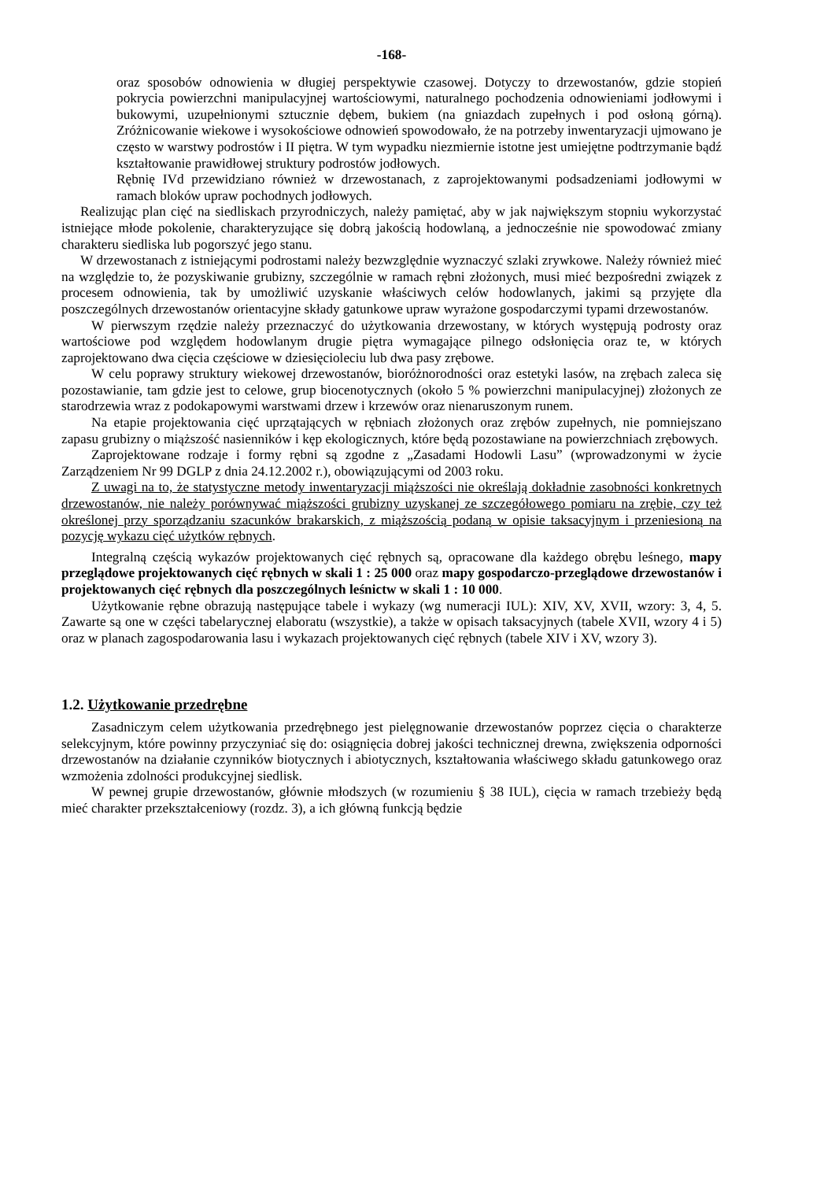-168-
oraz sposobów odnowienia w długiej perspektywie czasowej. Dotyczy to drzewostanów, gdzie stopień pokrycia powierzchni manipulacyjnej wartościowymi, naturalnego pochodzenia odnowieniami jodłowymi i bukowymi, uzupełnionymi sztucznie dębem, bukiem (na gniazdach zupełnych i pod osłoną górną). Zróżnicowanie wiekowe i wysokościowe odnowień spowodowało, że na potrzeby inwentaryzacji ujmowano je często w warstwy podrostów i II piętra. W tym wypadku niezmiernie istotne jest umiejętne podtrzymanie bądź kształtowanie prawidłowej struktury podrostów jodłowych.
Rębnię IVd przewidziano również w drzewostanach, z zaprojektowanymi podsadzeniami jodłowymi w ramach bloków upraw pochodnych jodłowych.
Realizując plan cięć na siedliskach przyrodniczych, należy pamiętać, aby w jak największym stopniu wykorzystać istniejące młode pokolenie, charakteryzujące się dobrą jakością hodowlaną, a jednocześnie nie spowodować zmiany charakteru siedliska lub pogorszyć jego stanu.
W drzewostanach z istniejącymi podrostami należy bezwzględnie wyznaczyć szlaki zrywkowe. Należy również mieć na względzie to, że pozyskiwanie grubizny, szczególnie w ramach rębni złożonych, musi mieć bezpośredni związek z procesem odnowienia, tak by umożliwić uzyskanie właściwych celów hodowlanych, jakimi są przyjęte dla poszczególnych drzewostanów orientacyjne składy gatunkowe upraw wyrażone gospodarczymi typami drzewostanów.
W pierwszym rzędzie należy przeznaczyć do użytkowania drzewostany, w których występują podrosty oraz wartościowe pod względem hodowlanym drugie piętra wymagające pilnego odsłonięcia oraz te, w których zaprojektowano dwa cięcia częściowe w dziesięcioleciu lub dwa pasy zrębowe.
W celu poprawy struktury wiekowej drzewostanów, bioróżnorodności oraz estetyki lasów, na zrębach zaleca się pozostawianie, tam gdzie jest to celowe, grup biocenotycznych (około 5 % powierzchni manipulacyjnej) złożonych ze starodrzewia wraz z podokapowymi warstwami drzew i krzewów oraz nienaruszonym runem.
Na etapie projektowania cięć uprzątających w rębniach złożonych oraz zrębów zupełnych, nie pomniejszano zapasu grubizny o miąższość nasienników i kęp ekologicznych, które będą pozostawiane na powierzchniach zrębowych.
Zaprojektowane rodzaje i formy rębni są zgodne z „Zasadami Hodowli Lasu” (wprowadzonymi w życie Zarządzeniem Nr 99 DGLP z dnia 24.12.2002 r.), obowiązującymi od 2003 roku.
Z uwagi na to, że statystyczne metody inwentaryzacji miąższości nie określają dokładnie zasobności konkretnych drzewostanów, nie należy porównywać miąższości grubizny uzyskanej ze szczegółowego pomiaru na zrębie, czy też określonej przy sporządzaniu szacunków brakarskich, z miąższością podaną w opisie taksacyjnym i przeniesioną na pozycję wykazu cięć użytków rębnych.
Integralną częścią wykazów projektowanych cięć rębnych są, opracowane dla każdego obrębu leśnego, mapy przeglądowe projektowanych cięć rębnych w skali 1 : 25 000 oraz mapy gospodarczo-przeglądowe drzewostanów i projektowanych cięć rębnych dla poszczególnych leśnictw w skali 1 : 10 000.
Użytkowanie rębne obrazują następujące tabele i wykazy (wg numeracji IUL): XIV, XV, XVII, wzory: 3, 4, 5. Zawarte są one w części tabelarycznej elaboratu (wszystkie), a także w opisach taksacyjnych (tabele XVII, wzory 4 i 5) oraz w planach zagospodarowania lasu i wykazach projektowanych cięć rębnych (tabele XIV i XV, wzory 3).
1.2. Użytkowanie przedrębne
Zasadniczym celem użytkowania przedrębnego jest pielęgnowanie drzewostanów poprzez cięcia o charakterze selekcyjnym, które powinny przyczyniać się do: osiągnięcia dobrej jakości technicznej drewna, zwiększenia odporności drzewostanów na działanie czynników biotycznych i abiotycznych, kształtowania właściwego składu gatunkowego oraz wzmożenia zdolności produkcyjnej siedlisk.
W pewnej grupie drzewostanów, głównie młodszych (w rozumieniu § 38 IUL), cięcia w ramach trzebieży będą mieć charakter przekształceniowy (rozdz. 3), a ich główną funkcją będzie